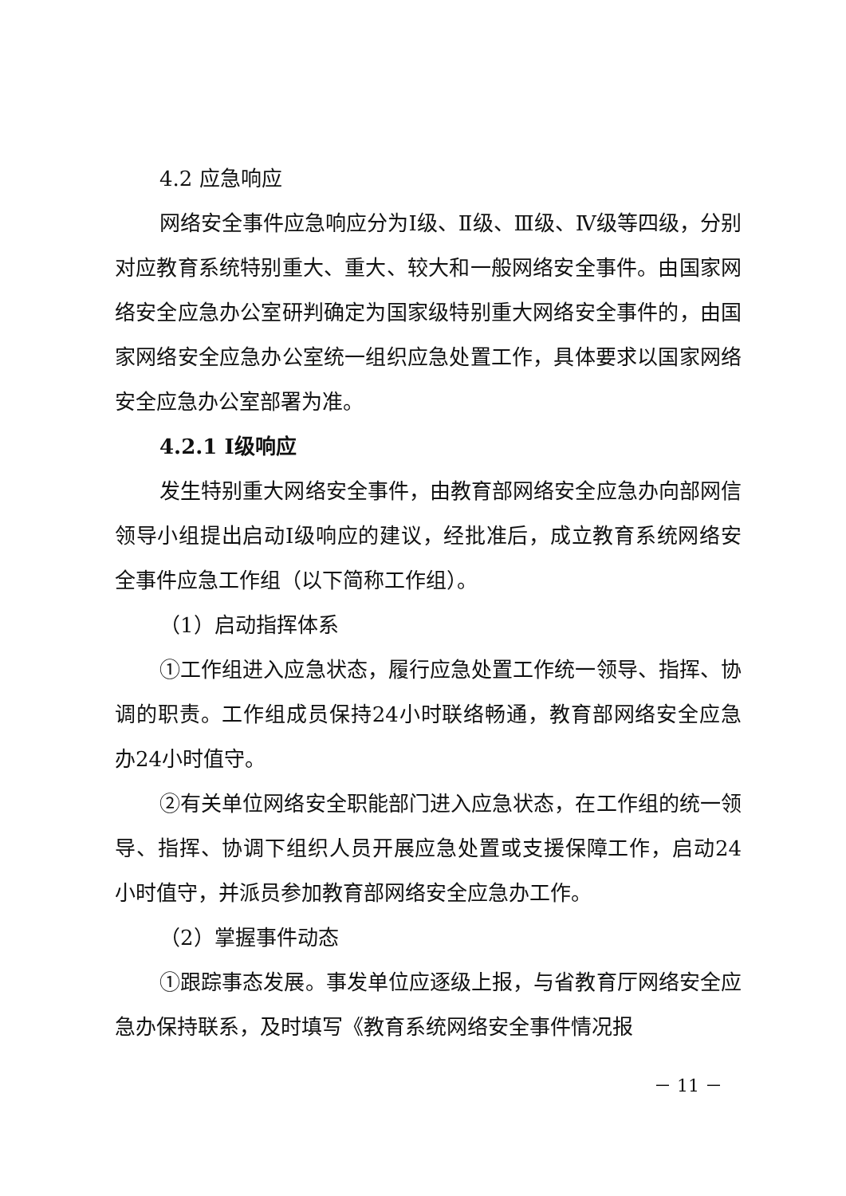4.2 应急响应
网络安全事件应急响应分为Ⅰ级、Ⅱ级、Ⅲ级、Ⅳ级等四级，分别对应教育系统特别重大、重大、较大和一般网络安全事件。由国家网络安全应急办公室研判确定为国家级特别重大网络安全事件的，由国家网络安全应急办公室统一组织应急处置工作，具体要求以国家网络安全应急办公室部署为准。
4.2.1 Ⅰ级响应
发生特别重大网络安全事件，由教育部网络安全应急办向部网信领导小组提出启动Ⅰ级响应的建议，经批准后，成立教育系统网络安全事件应急工作组（以下简称工作组）。
（1）启动指挥体系
①工作组进入应急状态，履行应急处置工作统一领导、指挥、协调的职责。工作组成员保持24小时联络畅通，教育部网络安全应急办24小时值守。
②有关单位网络安全职能部门进入应急状态，在工作组的统一领导、指挥、协调下组织人员开展应急处置或支援保障工作，启动24小时值守，并派员参加教育部网络安全应急办工作。
（2）掌握事件动态
①跟踪事态发展。事发单位应逐级上报，与省教育厅网络安全应急办保持联系，及时填写《教育系统网络安全事件情况报
－ 11 －